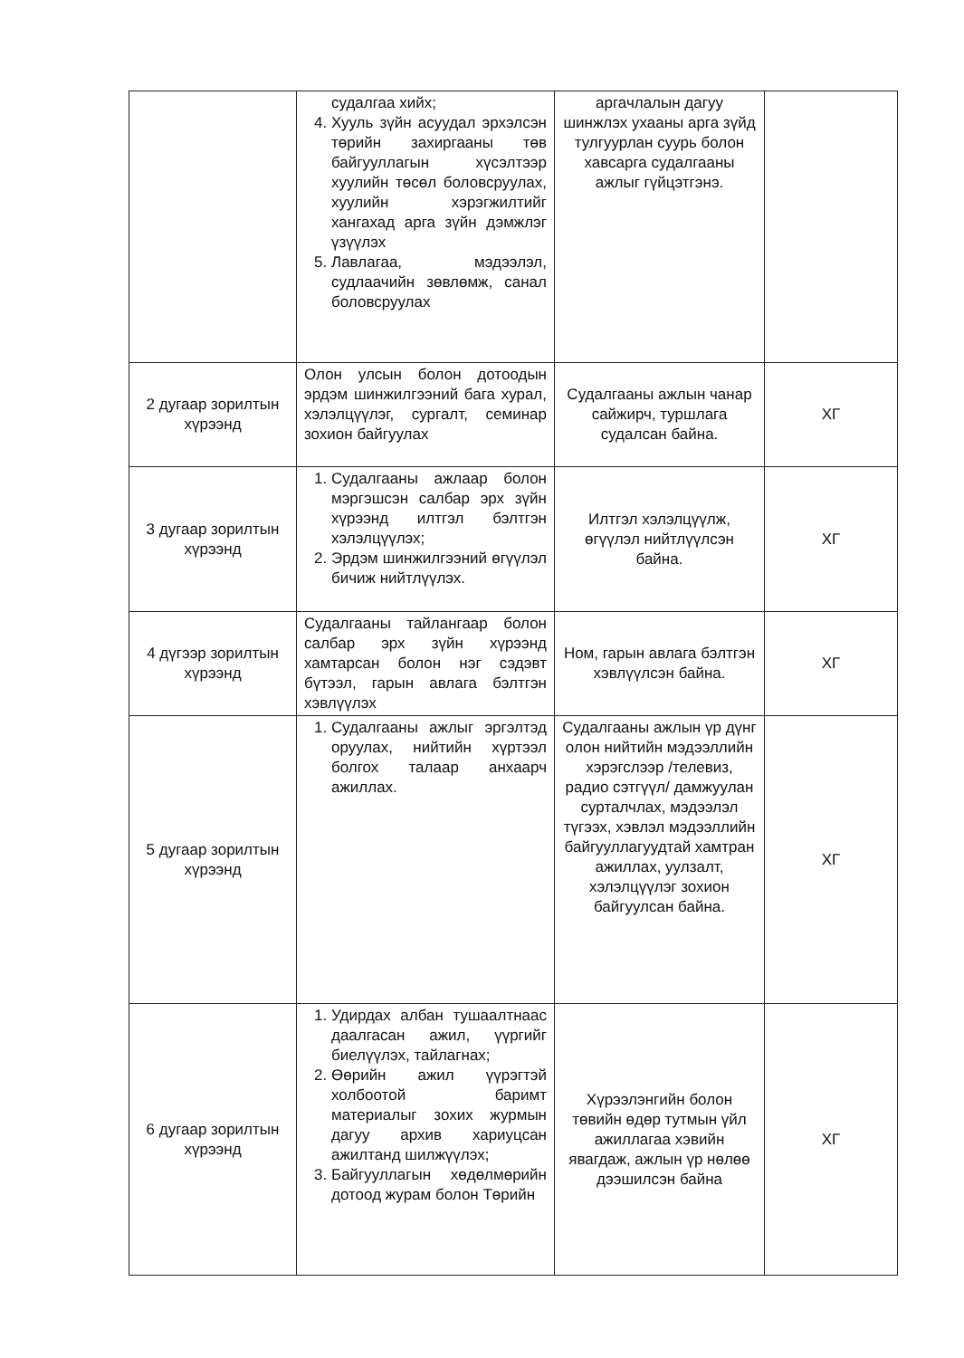| | судалгаа хийх; 4. Хууль зүйн асуудал эрхэлсэн төрийн захиргааны төв байгууллагын хүсэлтээр хуулийн төсөл боловсруулах, хуулийн хэрэгжилтийг хангахад арга зүйн дэмжлэг үзүүлэх 5. Лавлагаа, мэдээлэл, судлаачийн зөвлөмж, санал боловсруулах | аргачлалын дагуу шинжлэх ухааны арга зүйд тулгуурлан суурь болон хавсарга судалгааны ажлыг гүйцэтгэнэ. | |
| 2 дугаар зорилтын хүрээнд | Олон улсын болон дотоодын эрдэм шинжилгээний бага хурал, хэлэлцүүлэг, сургалт, семинар зохион байгуулах | Судалгааны ажлын чанар сайжирч, туршлага судалсан байна. | ХГ |
| 3 дугаар зорилтын хүрээнд | 1. Судалгааны ажлаар болон мэргэшсэн салбар эрх зүйн хүрээнд илтгэл бэлтгэн хэлэлцүүлэх; 2. Эрдэм шинжилгээний өгүүлэл бичиж нийтлүүлэх. | Илтгэл хэлэлцүүлж, өгүүлэл нийтлүүлсэн байна. | ХГ |
| 4 дүгээр зорилтын хүрээнд | Судалгааны тайлангаар болон салбар эрх зүйн хүрээнд хамтарсан болон нэг сэдэвт бүтээл, гарын авлага бэлтгэн хэвлүүлэх | Ном, гарын авлага бэлтгэн хэвлүүлсэн байна. | ХГ |
| 5 дугаар зорилтын хүрээнд | 1. Судалгааны ажлыг эргэлтэд оруулах, нийтийн хүртээл болгох талаар анхаарч ажиллах. | Судалгааны ажлын үр дүнг олон нийтийн мэдээллийн хэрэгслээр /телевиз, радио сэтгүүл/ дамжуулан сурталчлах, мэдээлэл түгээх, хэвлэл мэдээллийн байгууллагуудтай хамтран ажиллах, уулзалт, хэлэлцүүлэг зохион байгуулсан байна. | ХГ |
| 6 дугаар зорилтын хүрээнд | 1. Удирдах албан тушаалтнаас даалгасан ажил, үүргийг биелүүлэх, тайлагнах; 2. Өөрийн ажил үүрэгтэй холбоотой баримт материалыг зохих журмын дагуу архив хариуцсан ажилтанд шилжүүлэх; 3. Байгууллагын хөдөлмөрийн дотоод журам болон Төрийн | Хүрээлэнгийн болон төвийн өдөр тутмын үйл ажиллагаа хэвийн явагдаж, ажлын үр нөлөө дээшилсэн байна | ХГ |